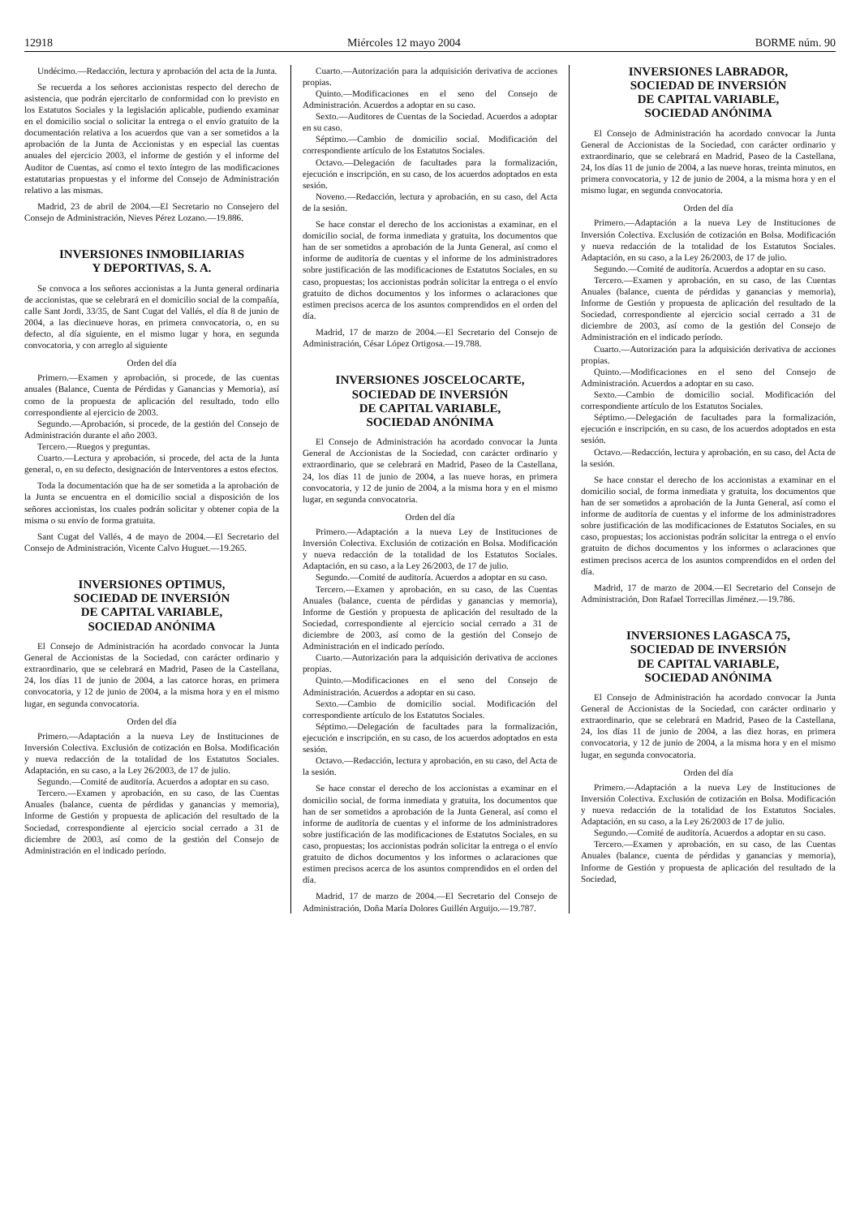12918 Miércoles 12 mayo 2004 BORME núm. 90
Undécimo.—Redacción, lectura y aprobación del acta de la Junta.
Se recuerda a los señores accionistas respecto del derecho de asistencia, que podrán ejercitarlo de conformidad con lo previsto en los Estatutos Sociales y la legislación aplicable, pudiendo examinar en el domicilio social o solicitar la entrega o el envío gratuito de la documentación relativa a los acuerdos que van a ser sometidos a la aprobación de la Junta de Accionistas y en especial las cuentas anuales del ejercicio 2003, el informe de gestión y el informe del Auditor de Cuentas, así como el texto íntegro de las modificaciones estatutarias propuestas y el informe del Consejo de Administración relativo a las mismas.
Madrid, 23 de abril de 2004.—El Secretario no Consejero del Consejo de Administración, Nieves Pérez Lozano.—19.886.
INVERSIONES INMOBILIARIAS
Y DEPORTIVAS, S. A.
Se convoca a los señores accionistas a la Junta general ordinaria de accionistas, que se celebrará en el domicilio social de la compañía, calle Sant Jordi, 33/35, de Sant Cugat del Vallés, el día 8 de junio de 2004, a las diecinueve horas, en primera convocatoria, o, en su defecto, al día siguiente, en el mismo lugar y hora, en segunda convocatoria, y con arreglo al siguiente
Orden del día
Primero.—Examen y aprobación, si procede, de las cuentas anuales (Balance, Cuenta de Pérdidas y Ganancias y Memoria), así como de la propuesta de aplicación del resultado, todo ello correspondiente al ejercicio de 2003.
Segundo.—Aprobación, si procede, de la gestión del Consejo de Administración durante el año 2003.
Tercero.—Ruegos y preguntas.
Cuarto.—Lectura y aprobación, si procede, del acta de la Junta general, o, en su defecto, designación de Interventores a estos efectos.
Toda la documentación que ha de ser sometida a la aprobación de la Junta se encuentra en el domicilio social a disposición de los señores accionistas, los cuales podrán solicitar y obtener copia de la misma o su envío de forma gratuita.
Sant Cugat del Vallés, 4 de mayo de 2004.—El Secretario del Consejo de Administración, Vicente Calvo Huguet.—19.265.
INVERSIONES OPTIMUS,
SOCIEDAD DE INVERSIÓN
DE CAPITAL VARIABLE,
SOCIEDAD ANÓNIMA
El Consejo de Administración ha acordado convocar la Junta General de Accionistas de la Sociedad, con carácter ordinario y extraordinario, que se celebrará en Madrid, Paseo de la Castellana, 24, los días 11 de junio de 2004, a las catorce horas, en primera convocatoria, y 12 de junio de 2004, a la misma hora y en el mismo lugar, en segunda convocatoria.
Orden del día
Primero.—Adaptación a la nueva Ley de Instituciones de Inversión Colectiva. Exclusión de cotización en Bolsa. Modificación y nueva redacción de la totalidad de los Estatutos Sociales. Adaptación, en su caso, a la Ley 26/2003, de 17 de julio.
Segundo.—Comité de auditoría. Acuerdos a adoptar en su caso.
Tercero.—Examen y aprobación, en su caso, de las Cuentas Anuales (balance, cuenta de pérdidas y ganancias y memoria), Informe de Gestión y propuesta de aplicación del resultado de la Sociedad, correspondiente al ejercicio social cerrado a 31 de diciembre de 2003, así como de la gestión del Consejo de Administración en el indicado período.
Cuarto.—Autorización para la adquisición derivativa de acciones propias.
Quinto.—Modificaciones en el seno del Consejo de Administración. Acuerdos a adoptar en su caso.
Sexto.—Auditores de Cuentas de la Sociedad. Acuerdos a adoptar en su caso.
Séptimo.—Cambio de domicilio social. Modificación del correspondiente artículo de los Estatutos Sociales.
Octavo.—Delegación de facultades para la formalización, ejecución e inscripción, en su caso, de los acuerdos adoptados en esta sesión.
Noveno.—Redacción, lectura y aprobación, en su caso, del Acta de la sesión.
Se hace constar el derecho de los accionistas a examinar, en el domicilio social, de forma inmediata y gratuita, los documentos que han de ser sometidos a aprobación de la Junta General, así como el informe de auditoría de cuentas y el informe de los administradores sobre justificación de las modificaciones de Estatutos Sociales, en su caso, propuestas; los accionistas podrán solicitar la entrega o el envío gratuito de dichos documentos y los informes o aclaraciones que estimen precisos acerca de los asuntos comprendidos en el orden del día.
Madrid, 17 de marzo de 2004.—El Secretario del Consejo de Administración, César López Ortigosa.—19.788.
INVERSIONES JOSCELOCARTE,
SOCIEDAD DE INVERSIÓN
DE CAPITAL VARIABLE,
SOCIEDAD ANÓNIMA
El Consejo de Administración ha acordado convocar la Junta General de Accionistas de la Sociedad, con carácter ordinario y extraordinario, que se celebrará en Madrid, Paseo de la Castellana, 24, los días 11 de junio de 2004, a las nueve horas, en primera convocatoria, y 12 de junio de 2004, a la misma hora y en el mismo lugar, en segunda convocatoria.
Orden del día
Primero.—Adaptación a la nueva Ley de Instituciones de Inversión Colectiva. Exclusión de cotización en Bolsa. Modificación y nueva redacción de la totalidad de los Estatutos Sociales. Adaptación, en su caso, a la Ley 26/2003, de 17 de julio.
Segundo.—Comité de auditoría. Acuerdos a adoptar en su caso.
Tercero.—Examen y aprobación, en su caso, de las Cuentas Anuales (balance, cuenta de pérdidas y ganancias y memoria), Informe de Gestión y propuesta de aplicación del resultado de la Sociedad, correspondiente al ejercicio social cerrado a 31 de diciembre de 2003, así como de la gestión del Consejo de Administración en el indicado período.
Cuarto.—Autorización para la adquisición derivativa de acciones propias.
Quinto.—Modificaciones en el seno del Consejo de Administración. Acuerdos a adoptar en su caso.
Sexto.—Cambio de domicilio social. Modificación del correspondiente artículo de los Estatutos Sociales.
Séptimo.—Delegación de facultades para la formalización, ejecución e inscripción, en su caso, de los acuerdos adoptados en esta sesión.
Octavo.—Redacción, lectura y aprobación, en su caso, del Acta de la sesión.
Se hace constar el derecho de los accionistas a examinar en el domicilio social, de forma inmediata y gratuita, los documentos que han de ser sometidos a aprobación de la Junta General, así como el informe de auditoría de cuentas y el informe de los administradores sobre justificación de las modificaciones de Estatutos Sociales, en su caso, propuestas; los accionistas podrán solicitar la entrega o el envío gratuito de dichos documentos y los informes o aclaraciones que estimen precisos acerca de los asuntos comprendidos en el orden del día.
Madrid, 17 de marzo de 2004.—El Secretario del Consejo de Administración, Doña María Dolores Guillén Arguijo.—19.787.
INVERSIONES LABRADOR,
SOCIEDAD DE INVERSIÓN
DE CAPITAL VARIABLE,
SOCIEDAD ANÓNIMA
El Consejo de Administración ha acordado convocar la Junta General de Accionistas de la Sociedad, con carácter ordinario y extraordinario, que se celebrará en Madrid, Paseo de la Castellana, 24, los días 11 de junio de 2004, a las nueve horas, treinta minutos, en primera convocatoria, y 12 de junio de 2004, a la misma hora y en el mismo lugar, en segunda convocatoria.
Orden del día
Primero.—Adaptación a la nueva Ley de Instituciones de Inversión Colectiva. Exclusión de cotización en Bolsa. Modificación y nueva redacción de la totalidad de los Estatutos Sociales. Adaptación, en su caso, a la Ley 26/2003, de 17 de julio.
Segundo.—Comité de auditoría. Acuerdos a adoptar en su caso.
Tercero.—Examen y aprobación, en su caso, de las Cuentas Anuales (balance, cuenta de pérdidas y ganancias y memoria), Informe de Gestión y propuesta de aplicación del resultado de la Sociedad, correspondiente al ejercicio social cerrado a 31 de diciembre de 2003, así como de la gestión del Consejo de Administración en el indicado período.
Cuarto.—Autorización para la adquisición derivativa de acciones propias.
Quinto.—Modificaciones en el seno del Consejo de Administración. Acuerdos a adoptar en su caso.
Sexto.—Cambio de domicilio social. Modificación del correspondiente artículo de los Estatutos Sociales.
Séptimo.—Delegación de facultades para la formalización, ejecución e inscripción, en su caso, de los acuerdos adoptados en esta sesión.
Octavo.—Redacción, lectura y aprobación, en su caso, del Acta de la sesión.
Se hace constar el derecho de los accionistas a examinar en el domicilio social, de forma inmediata y gratuita, los documentos que han de ser sometidos a aprobación de la Junta General, así como el informe de auditoría de cuentas y el informe de los administradores sobre justificación de las modificaciones de Estatutos Sociales, en su caso, propuestas; los accionistas podrán solicitar la entrega o el envío gratuito de dichos documentos y los informes o aclaraciones que estimen precisos acerca de los asuntos comprendidos en el orden del día.
Madrid, 17 de marzo de 2004.—El Secretario del Consejo de Administración, Don Rafael Torrecillas Jiménez.—19.786.
INVERSIONES LAGASCA 75,
SOCIEDAD DE INVERSIÓN
DE CAPITAL VARIABLE,
SOCIEDAD ANÓNIMA
El Consejo de Administración ha acordado convocar la Junta General de Accionistas de la Sociedad, con carácter ordinario y extraordinario, que se celebrará en Madrid, Paseo de la Castellana, 24, los días 11 de junio de 2004, a las diez horas, en primera convocatoria, y 12 de junio de 2004, a la misma hora y en el mismo lugar, en segunda convocatoria.
Orden del día
Primero.—Adaptación a la nueva Ley de Instituciones de Inversión Colectiva. Exclusión de cotización en Bolsa. Modificación y nueva redacción de la totalidad de los Estatutos Sociales. Adaptación, en su caso, a la Ley 26/2003 de 17 de julio.
Segundo.—Comité de auditoría. Acuerdos a adoptar en su caso.
Tercero.—Examen y aprobación, en su caso, de las Cuentas Anuales (balance, cuenta de pérdidas y ganancias y memoria), Informe de Gestión y propuesta de aplicación del resultado de la Sociedad,